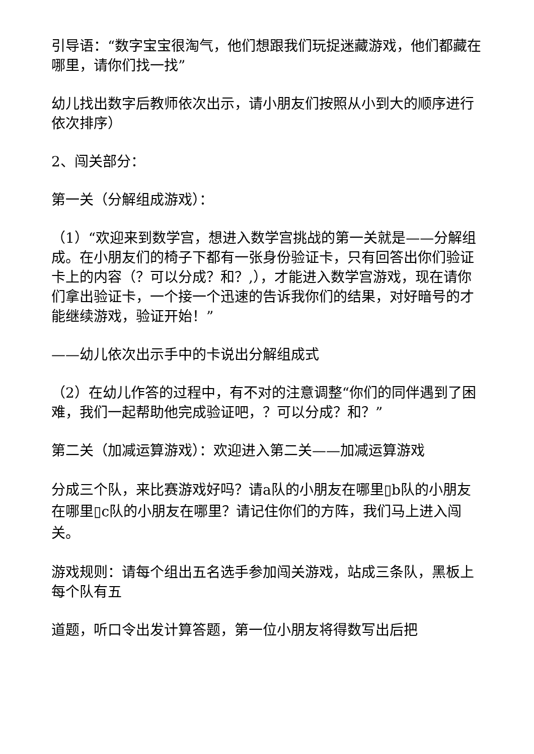引导语：“数字宝宝很淘气，他们想跟我们玩捉迷藏游戏，他们都藏在哪里，请你们找一找”
幼儿找出数字后教师依次出示，请小朋友们按照从小到大的顺序进行依次排序）
2、闯关部分：
第一关（分解组成游戏）：
（1）“欢迎来到数学宫，想进入数学宫挑战的第一关就是——分解组成。在小朋友们的椅子下都有一张身份验证卡，只有回答出你们验证卡上的内容（？可以分成？和？,），才能进入数学宫游戏，现在请你们拿出验证卡，一个接一个迅速的告诉我你们的结果，对好暗号的才能继续游戏，验证开始！”
——幼儿依次出示手中的卡说出分解组成式
（2）在幼儿作答的过程中，有不对的注意调整“你们的同伴遇到了困难，我们一起帮助他完成验证吧，？可以分成？和？”
第二关（加减运算游戏）：欢迎进入第二关——加减运算游戏
分成三个队，来比赛游戏好吗？请a队的小朋友在哪里▯b队的小朋友在哪里▯c队的小朋友在哪里？请记住你们的方阵，我们马上进入闯关。
游戏规则：请每个组出五名选手参加闯关游戏，站成三条队，黑板上每个队有五
道题，听口令出发计算答题，第一位小朋友将得数写出后把